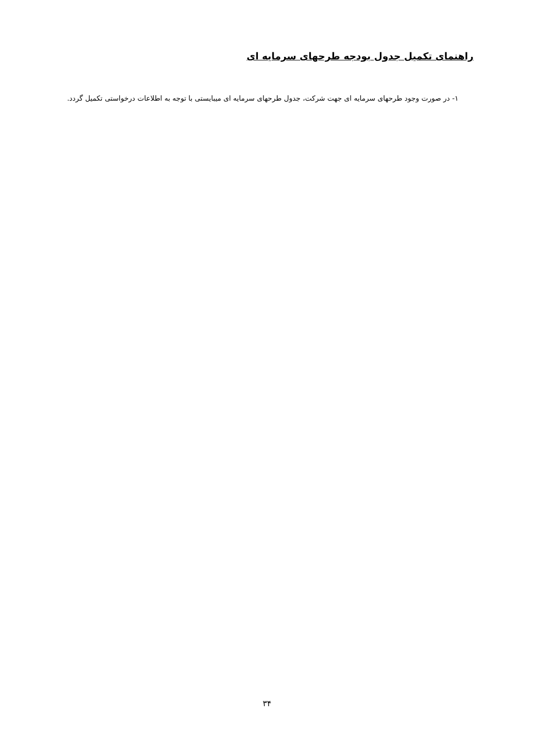راهنمای تکمیل جدول بودجه طرحهای سرمایه ای
۱- در صورت وجود طرحهای سرمایه ای جهت شرکت، جدول طرحهای سرمایه ای میبایستی با توجه به اطلاعات درخواستی تکمیل گردد.
۳۴